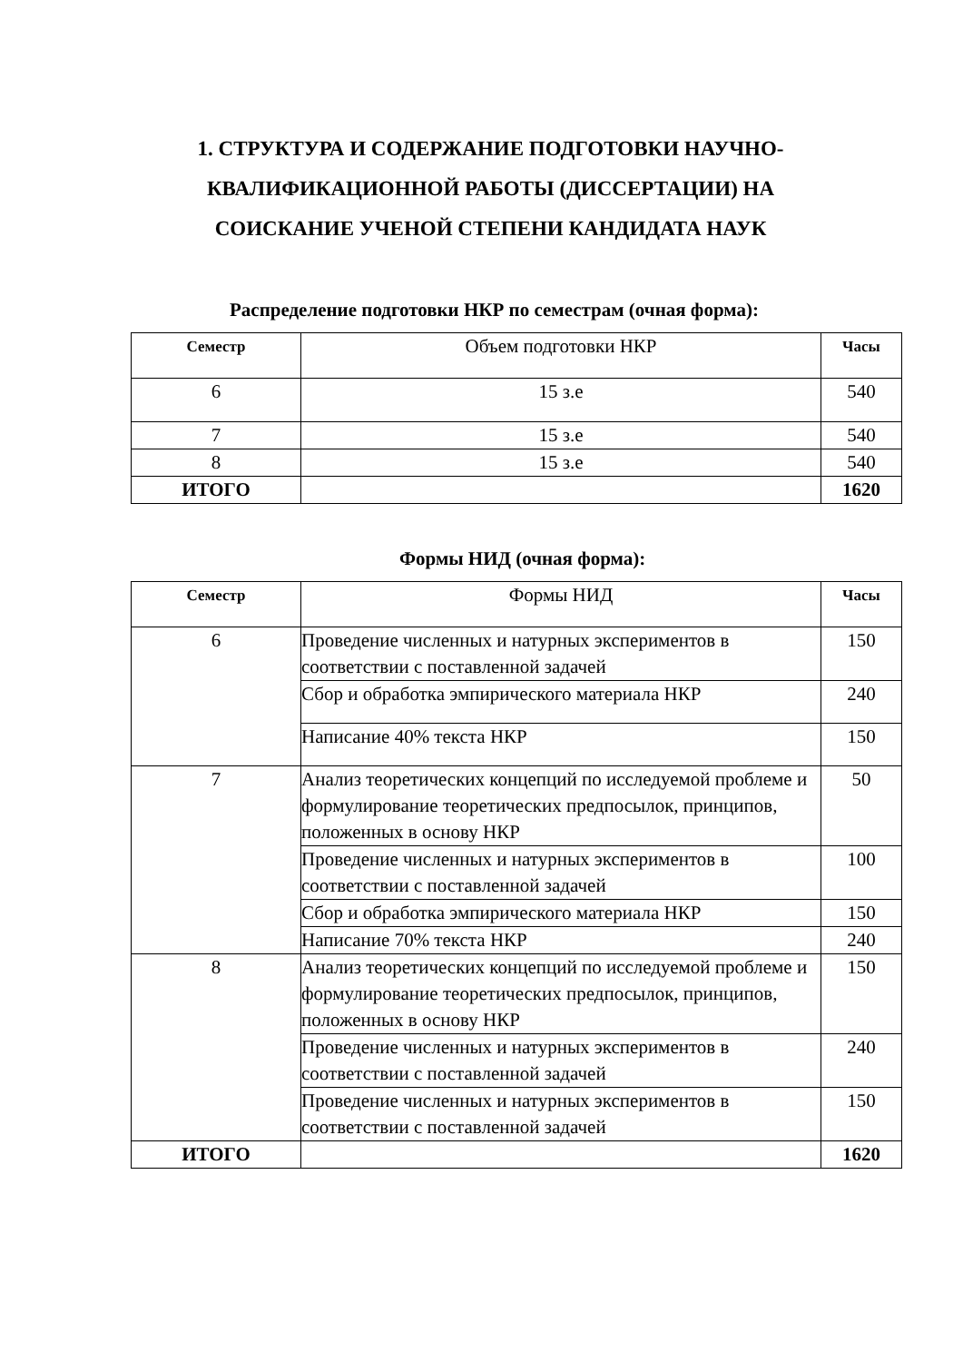1. СТРУКТУРА И СОДЕРЖАНИЕ ПОДГОТОВКИ НАУЧНО-КВАЛИФИКАЦИОННОЙ РАБОТЫ (ДИССЕРТАЦИИ) НА СОИСКАНИЕ УЧЕНОЙ СТЕПЕНИ КАНДИДАТА НАУК
Распределение подготовки НКР по семестрам (очная форма):
| Семестр | Объем подготовки НКР | Часы |
| 6 | 15 з.е | 540 |
| 7 | 15 з.е | 540 |
| 8 | 15 з.е | 540 |
| ИТОГО | | 1620 |
Формы НИД (очная форма):
| Семестр | Формы НИД | Часы |
| 6 | Проведение численных и натурных экспериментов в соответствии с поставленной задачей | 150 |
| | Сбор и обработка эмпирического материала НКР | 240 |
| | Написание 40% текста НКР | 150 |
| 7 | Анализ теоретических концепций по исследуемой проблеме и формулирование теоретических предпосылок, принципов, положенных в основу НКР | 50 |
| | Проведение численных и натурных экспериментов в соответствии с поставленной задачей | 100 |
| | Сбор и обработка эмпирического материала НКР | 150 |
| | Написание 70% текста НКР | 240 |
| 8 | Анализ теоретических концепций по исследуемой проблеме и формулирование теоретических предпосылок, принципов, положенных в основу НКР | 150 |
| | Проведение численных и натурных экспериментов в соответствии с поставленной задачей | 240 |
| | Проведение численных и натурных экспериментов в соответствии с поставленной задачей | 150 |
| ИТОГО | | 1620 |